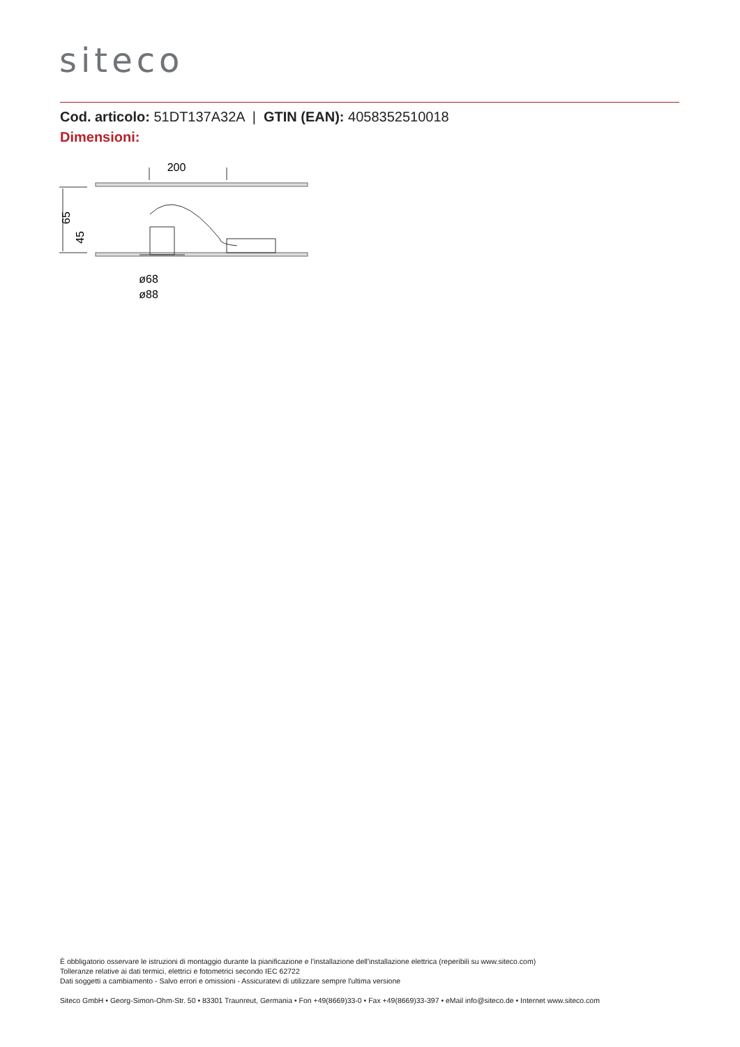siteco
Cod. articolo: 51DT137A32A | GTIN (EAN): 4058352510018
Dimensioni:
200
65
45
ø68
ø88
È obbligatorio osservare le istruzioni di montaggio durante la pianificazione e l'installazione dell'installazione elettrica (reperibili su www.siteco.com)
Tolleranze relative ai dati termici, elettrici e fotometrici secondo IEC 62722
Dati soggetti a cambiamento - Salvo errori e omissioni - Assicuratevi di utilizzare sempre l'ultima versione
Siteco GmbH • Georg-Simon-Ohm-Str. 50 • 83301 Traunreut, Germania • Fon +49(8669)33-0 • Fax +49(8669)33-397 • eMail info@siteco.de • Internet www.siteco.com